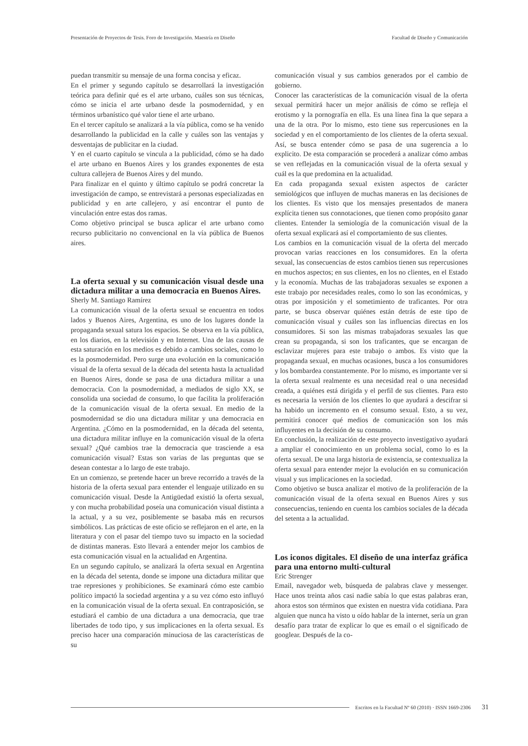Presentación de Proyectos de Tesis. Foro de Investigación. Maestría en Diseño Facultad de Diseño y Comunicación
puedan transmitir su mensaje de una forma concisa y eficaz.
En el primer y segundo capítulo se desarrollará la investigación teórica para definir qué es el arte urbano, cuáles son sus técnicas, cómo se inicia el arte urbano desde la posmodernidad, y en términos urbanístico qué valor tiene el arte urbano.
En el tercer capítulo se analizará a la vía pública, como se ha venido desarrollando la publicidad en la calle y cuáles son las ventajas y desventajas de publicitar en la ciudad.
Y en el cuarto capítulo se vincula a la publicidad, cómo se ha dado el arte urbano en Buenos Aires y los grandes exponentes de esta cultura callejera de Buenos Aires y del mundo.
Para finalizar en el quinto y último capítulo se podrá concretar la investigación de campo, se entrevistará a personas especializadas en publicidad y en arte callejero, y así encontrar el punto de vinculación entre estas dos ramas.
Como objetivo principal se busca aplicar el arte urbano como recurso publicitario no convencional en la vía pública de Buenos aires.
La oferta sexual y su comunicación visual desde una dictadura militar a una democracia en Buenos Aires.
Sherly M. Santiago Ramírez
La comunicación visual de la oferta sexual se encuentra en todos lados y Buenos Aires, Argentina, es uno de los lugares donde la propaganda sexual satura los espacios. Se observa en la vía pública, en los diarios, en la televisión y en Internet. Una de las causas de esta saturación en los medios es debido a cambios sociales, como lo es la posmodernidad. Pero surge una evolución en la comunicación visual de la oferta sexual de la década del setenta hasta la actualidad en Buenos Aires, donde se pasa de una dictadura militar a una democracia. Con la posmodernidad, a mediados de siglo XX, se consolida una sociedad de consumo, lo que facilita la proliferación de la comunicación visual de la oferta sexual. En medio de la posmodernidad se dio una dictadura militar y una democracia en Argentina. ¿Cómo en la posmodernidad, en la década del setenta, una dictadura militar influye en la comunicación visual de la oferta sexual? ¿Qué cambios trae la democracia que trasciende a esa comunicación visual? Estas son varias de las preguntas que se desean contestar a lo largo de este trabajo.
En un comienzo, se pretende hacer un breve recorrido a través de la historia de la oferta sexual para entender el lenguaje utilizado en su comunicación visual. Desde la Antigüedad existió la oferta sexual, y con mucha probabilidad poseía una comunicación visual distinta a la actual, y a su vez, posiblemente se basaba más en recursos simbólicos. Las prácticas de este oficio se reflejaron en el arte, en la literatura y con el pasar del tiempo tuvo su impacto en la sociedad de distintas maneras. Esto llevará a entender mejor los cambios de esta comunicación visual en la actualidad en Argentina.
En un segundo capítulo, se analizará la oferta sexual en Argentina en la década del setenta, donde se impone una dictadura militar que trae represiones y prohibiciones. Se examinará cómo este cambio político impactó la sociedad argentina y a su vez cómo esto influyó en la comunicación visual de la oferta sexual. En contraposición, se estudiará el cambio de una dictadura a una democracia, que trae libertades de todo tipo, y sus implicaciones en la oferta sexual. Es preciso hacer una comparación minuciosa de las características de su
comunicación visual y sus cambios generados por el cambio de gobierno.
Conocer las características de la comunicación visual de la oferta sexual permitirá hacer un mejor análisis de cómo se refleja el erotismo y la pornografía en ella. Es una línea fina la que separa a una de la otra. Por lo mismo, esto tiene sus repercusiones en la sociedad y en el comportamiento de los clientes de la oferta sexual. Así, se busca entender cómo se pasa de una sugerencia a lo explicito. De esta comparación se procederá a analizar cómo ambas se ven reflejadas en la comunicación visual de la oferta sexual y cuál es la que predomina en la actualidad.
En cada propaganda sexual existen aspectos de carácter semiológicos que influyen de muchas maneras en las decisiones de los clientes. Es visto que los mensajes presentados de manera explícita tienen sus connotaciones, que tienen como propósito ganar clientes. Entender la semiología de la comunicación visual de la oferta sexual explicará así el comportamiento de sus clientes.
Los cambios en la comunicación visual de la oferta del mercado provocan varias reacciones en los consumidores. En la oferta sexual, las consecuencias de estos cambios tienen sus repercusiones en muchos aspectos; en sus clientes, en los no clientes, en el Estado y la economía. Muchas de las trabajadoras sexuales se exponen a este trabajo por necesidades reales, como lo son las económicas, y otras por imposición y el sometimiento de traficantes. Por otra parte, se busca observar quiénes están detrás de este tipo de comunicación visual y cuáles son las influencias directas en los consumidores. Si son las mismas trabajadoras sexuales las que crean su propaganda, si son los traficantes, que se encargan de esclavizar mujeres para este trabajo o ambos. Es visto que la propaganda sexual, en muchas ocasiones, busca a los consumidores y los bombardea constantemente. Por lo mismo, es importante ver si la oferta sexual realmente es una necesidad real o una necesidad creada, a quiénes está dirigida y el perfil de sus clientes. Para esto es necesaria la versión de los clientes lo que ayudará a descifrar si ha habido un incremento en el consumo sexual. Esto, a su vez, permitirá conocer qué medios de comunicación son los más influyentes en la decisión de su consumo.
En conclusión, la realización de este proyecto investigativo ayudará a ampliar el conocimiento en un problema social, como lo es la oferta sexual. De una larga historia de existencia, se contextualiza la oferta sexual para entender mejor la evolución en su comunicación visual y sus implicaciones en la sociedad.
Como objetivo se busca analizar el motivo de la proliferación de la comunicación visual de la oferta sexual en Buenos Aires y sus consecuencias, teniendo en cuenta los cambios sociales de la década del setenta a la actualidad.
Los iconos digitales. El diseño de una interfaz gráfica para una entorno multi-cultural
Eric Strenger
Email, navegador web, búsqueda de palabras clave y messenger. Hace unos treinta años casi nadie sabía lo que estas palabras eran, ahora estos son términos que existen en nuestra vida cotidiana. Para alguien que nunca ha visto u oído hablar de la internet, sería un gran desafío para tratar de explicar lo que es email o el significado de googlear. Después de la co-
Escritos en la Facultad Nº 60 (2010) · ISSN 1669-2306 31